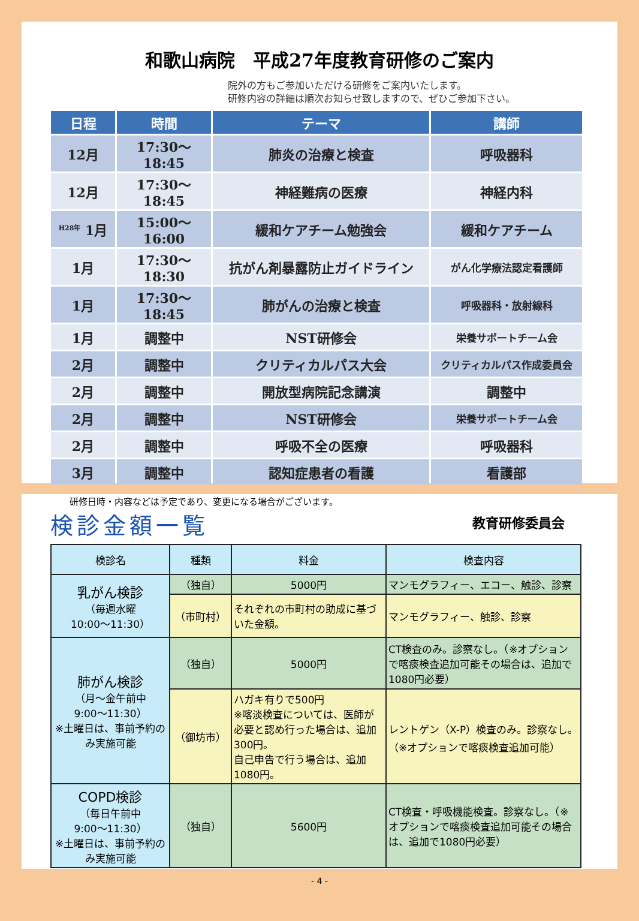和歌山病院　平成27年度教育研修のご案内
院外の方もご参加いただける研修をご案内いたします。
研修内容の詳細は順次お知らせ致しますので、ぜひご参加下さい。
| 日程 | 時間 | テーマ | 講師 |
| --- | --- | --- | --- |
| 12月 | 17:30～18:45 | 肺炎の治療と検査 | 呼吸器科 |
| 12月 | 17:30～18:45 | 神経難病の医療 | 神経内科 |
| <sup>H28年</sup> 1月 | 15:00～16:00 | 緩和ケアチーム勉強会 | 緩和ケアチーム |
| 1月 | 17:30～18:30 | 抗がん剤暴露防止ガイドライン | がん化学療法認定看護師 |
| 1月 | 17:30～18:45 | 肺がんの治療と検査 | 呼吸器科・放射線科 |
| 1月 | 調整中 | NST研修会 | 栄養サポートチーム会 |
| 2月 | 調整中 | クリティカルパス大会 | クリティカルパス作成委員会 |
| 2月 | 調整中 | 開放型病院記念講演 | 調整中 |
| 2月 | 調整中 | NST研修会 | 栄養サポートチーム会 |
| 2月 | 調整中 | 呼吸不全の医療 | 呼吸器科 |
| 3月 | 調整中 | 認知症患者の看護 | 看護部 |
研修日時・内容などは予定であり、変更になる場合がございます。
教育研修委員会
検診金額一覧
| 検診名 | 種類 | 料金 | 検査内容 |
| --- | --- | --- | --- |
| 乳がん検診 （毎週水曜 10:00～11:30） | （独自） | 5000円 | マンモグラフィー、エコー、触診、診察 |
| | （市町村） | それぞれの市町村の助成に基づいた金額。 | マンモグラフィー、触診、診察 |
| 肺がん検診 （月～金午前中 9:00～11:30） ※土曜日は、事前予約のみ実施可能 | （独自） | 5000円 | CT検査のみ。診察なし。（※オプションで喀痰検査追加可能その場合は、追加で1080円必要） |
| | （御坊市） | ハガキ有りで500円 ※喀淡検査については、医師が必要と認め行った場合は、追加300円。 自己申告で行う場合は、追加1080円。 | レントゲン（X-P）検査のみ。診察なし。（※オプションで喀痰検査追加可能） |
| COPD検診 （毎日午前中 9:00～11:30） ※土曜日は、事前予約のみ実施可能 | （独自） | 5600円 | CT検査・呼吸機能検査。診察なし。（※オプションで喀痰検査追加可能その場合は、追加で1080円必要） |
- 4 -